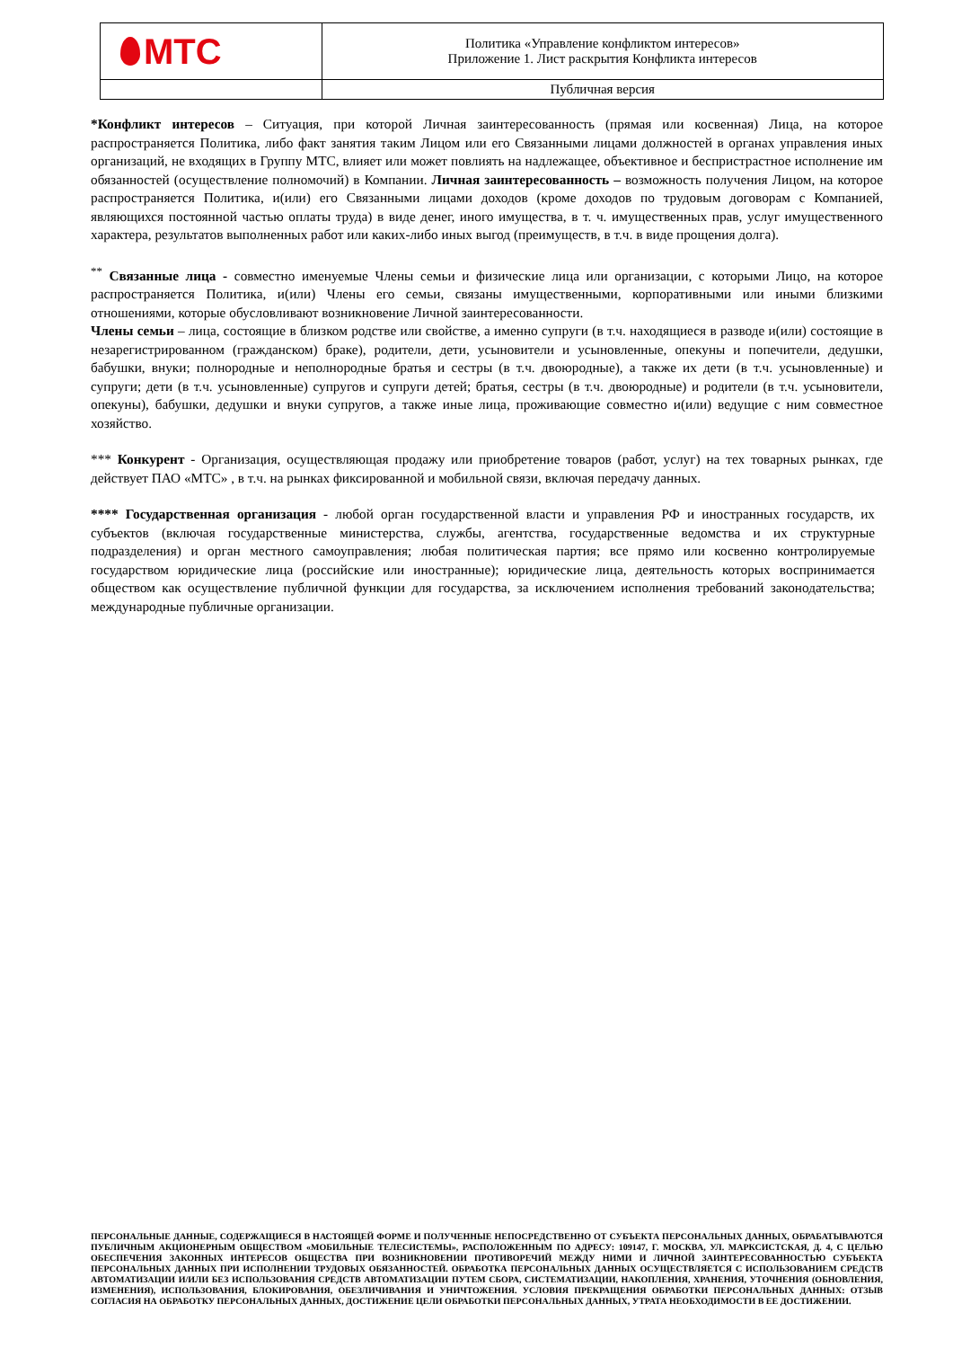| МТС | Политика «Управление конфликтом интересов» Приложение 1. Лист раскрытия Конфликта интересов |
| | Публичная версия |
*Конфликт интересов – Ситуация, при которой Личная заинтересованность (прямая или косвенная) Лица, на которое распространяется Политика, либо факт занятия таким Лицом или его Связанными лицами должностей в органах управления иных организаций, не входящих в Группу МТС, влияет или может повлиять на надлежащее, объективное и беспристрастное исполнение им обязанностей (осуществление полномочий) в Компании. Личная заинтересованность – возможность получения Лицом, на которое распространяется Политика, и(или) его Связанными лицами доходов (кроме доходов по трудовым договорам с Компанией, являющихся постоянной частью оплаты труда) в виде денег, иного имущества, в т. ч. имущественных прав, услуг имущественного характера, результатов выполненных работ или каких-либо иных выгод (преимуществ, в т.ч. в виде прощения долга).
<sup>**</sup> Связанные лица - совместно именуемые Члены семьи и физические лица или организации, с которыми Лицо, на которое распространяется Политика, и(или) Члены его семьи, связаны имущественными, корпоративными или иными близкими отношениями, которые обусловливают возникновение Личной заинтересованности.
Члены семьи – лица, состоящие в близком родстве или свойстве, а именно супруги (в т.ч. находящиеся в разводе и(или) состоящие в незарегистрированном (гражданском) браке), родители, дети, усыновители и усыновленные, опекуны и попечители, дедушки, бабушки, внуки; полнородные и неполнородные братья и сестры (в т.ч. двоюродные), а также их дети (в т.ч. усыновленные) и супруги; дети (в т.ч. усыновленные) супругов и супруги детей; братья, сестры (в т.ч. двоюродные) и родители (в т.ч. усыновители, опекуны), бабушки, дедушки и внуки супругов, а также иные лица, проживающие совместно и(или) ведущие с ним совместное хозяйство.
*** Конкурент - Организация, осуществляющая продажу или приобретение товаров (работ, услуг) на тех товарных рынках, где действует ПАО «МТС» , в т.ч. на рынках фиксированной и мобильной связи, включая передачу данных.
**** Государственная организация - любой орган государственной власти и управления РФ и иностранных государств, их субъектов (включая государственные министерства, службы, агентства, государственные ведомства и их структурные подразделения) и орган местного самоуправления; любая политическая партия; все прямо или косвенно контролируемые государством юридические лица (российские или иностранные); юридические лица, деятельность которых воспринимается обществом как осуществление публичной функции для государства, за исключением исполнения требований законодательства; международные публичные организации.
ПЕРСОНАЛЬНЫЕ ДАННЫЕ, СОДЕРЖАЩИЕСЯ В НАСТОЯЩЕЙ ФОРМЕ И ПОЛУЧЕННЫЕ НЕПОСРЕДСТВЕННО ОТ СУБЪЕКТА ПЕРСОНАЛЬНЫХ ДАННЫХ, ОБРАБАТЫВАЮТСЯ ПУБЛИЧНЫМ АКЦИОНЕРНЫМ ОБЩЕСТВОМ «МОБИЛЬНЫЕ ТЕЛЕСИСТЕМЫ», РАСПОЛОЖЕННЫМ ПО АДРЕСУ: 109147, Г. МОСКВА, УЛ. МАРКСИСТСКАЯ, Д. 4, С ЦЕЛЬЮ ОБЕСПЕЧЕНИЯ ЗАКОННЫХ ИНТЕРЕСОВ ОБЩЕСТВА ПРИ ВОЗНИКНОВЕНИИ ПРОТИВОРЕЧИЙ МЕЖДУ НИМИ И ЛИЧНОЙ ЗАИНТЕРЕСОВАННОСТЬЮ СУБЪЕКТА ПЕРСОНАЛЬНЫХ ДАННЫХ ПРИ ИСПОЛНЕНИИ ТРУДОВЫХ ОБЯЗАННОСТЕЙ. ОБРАБОТКА ПЕРСОНАЛЬНЫХ ДАННЫХ ОСУЩЕСТВЛЯЕТСЯ С ИСПОЛЬЗОВАНИЕМ СРЕДСТВ АВТОМАТИЗАЦИИ И/ИЛИ БЕЗ ИСПОЛЬЗОВАНИЯ СРЕДСТВ АВТОМАТИЗАЦИИ ПУТЕМ СБОРА, СИСТЕМАТИЗАЦИИ, НАКОПЛЕНИЯ, ХРАНЕНИЯ, УТОЧНЕНИЯ (ОБНОВЛЕНИЯ, ИЗМЕНЕНИЯ), ИСПОЛЬЗОВАНИЯ, БЛОКИРОВАНИЯ, ОБЕЗЛИЧИВАНИЯ И УНИЧТОЖЕНИЯ. УСЛОВИЯ ПРЕКРАЩЕНИЯ ОБРАБОТКИ ПЕРСОНАЛЬНЫХ ДАННЫХ: ОТЗЫВ СОГЛАСИЯ НА ОБРАБОТКУ ПЕРСОНАЛЬНЫХ ДАННЫХ, ДОСТИЖЕНИЕ ЦЕЛИ ОБРАБОТКИ ПЕРСОНАЛЬНЫХ ДАННЫХ, УТРАТА НЕОБХОДИМОСТИ В ЕЕ ДОСТИЖЕНИИ.